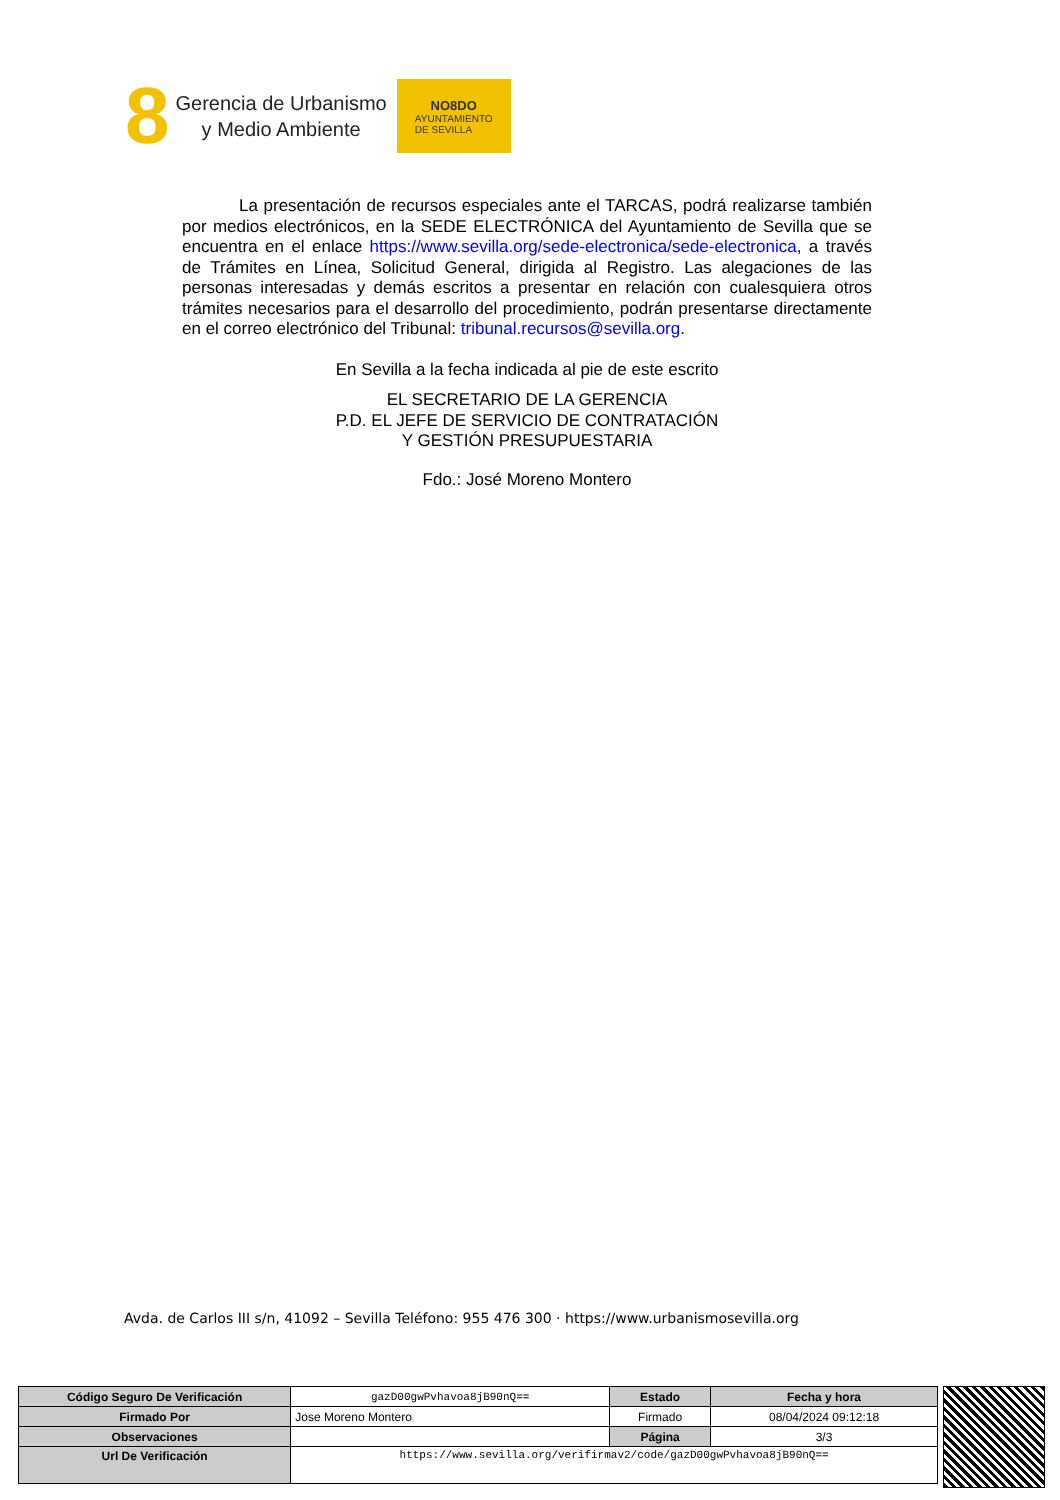8
Gerencia de Urbanismo
y Medio Ambiente
NO8DO
AYUNTAMIENTO
DE SEVILLA
La presentación de recursos especiales ante el TARCAS, podrá realizarse también por medios electrónicos, en la SEDE ELECTRÓNICA del Ayuntamiento de Sevilla que se encuentra en el enlace https://www.sevilla.org/sede-electronica/sede-electronica, a través de Trámites en Línea, Solicitud General, dirigida al Registro. Las alegaciones de las personas interesadas y demás escritos a presentar en relación con cualesquiera otros trámites necesarios para el desarrollo del procedimiento, podrán presentarse directamente en el correo electrónico del Tribunal: tribunal.recursos@sevilla.org.
En Sevilla a la fecha indicada al pie de este escrito
EL SECRETARIO DE LA GERENCIA
P.D. EL JEFE DE SERVICIO DE CONTRATACIÓN
Y GESTIÓN PRESUPUESTARIA
Fdo.: José Moreno Montero
Avda. de Carlos III s/n, 41092 – Sevilla Teléfono: 955 476 300 · https://www.urbanismosevilla.org
| Código Seguro De Verificación | gazD00gwPvhavoa8jB90nQ== | Estado | Fecha y hora |
| Firmado Por | Jose Moreno Montero | Firmado | 08/04/2024 09:12:18 |
| Observaciones | | Página | 3/3 |
| Url De Verificación | https://www.sevilla.org/verifirmav2/code/gazD00gwPvhavoa8jB90nQ== | | |